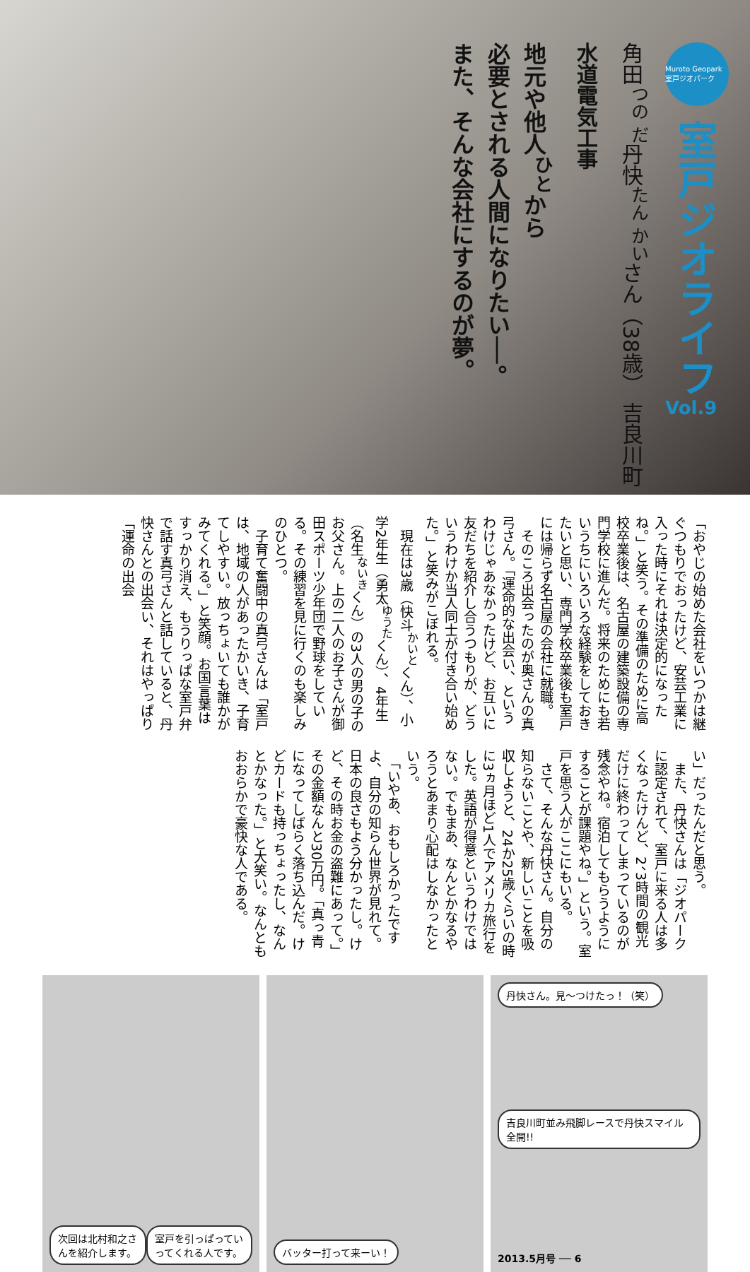Muroto Geopark 室戸ジオパーク
室戸ジオライフ
Vol.9
角田<sup>つの だ</sup>丹快<sup>たん かい</sup>さん（38歳） 吉良川町
水道電気工事
地元や他人<sup>ひと</sup>から
必要とされる人間になりたい──。
また、そんな会社にするのが夢。
「おやじの始めた会社をいつかは継ぐつもりでおったけど、安芸工業に入った時にそれは決定的になったね。」と笑う。その準備のために高校卒業後は、名古屋の建築設備の専門学校に進んだ。将来のためにも若いうちにいろいろな経験をしておきたいと思い、専門学校卒業後も室戸には帰らず名古屋の会社に就職。
　そのころ出会ったのが奥さんの真弓さん。「運命的な出会い、というわけじゃあなかったけど、お互いに友だちを紹介し合うつもりが、どういうわけか当人同士が付き合い始めた。」と笑みがこぼれる。
　現在は3歳（快斗<sup>かいと</sup>くん）、小学2年生（勇太<sup>ゆうた</sup>くん）、4年生（名生<sup>ないき</sup>くん）の3人の男の子のお父さん。上の二人のお子さんが御田スポーツ少年団で野球をしている。その練習を見に行くのも楽しみのひとつ。
　子育て奮闘中の真弓さんは「室戸は、地域の人があったかいき、子育てしやすい。放っちょいても誰かがみてくれる。」と笑顔。お国言葉はすっかり消え、もうりっぱな室戸弁で話す真弓さんと話していると、丹快さんとの出会い、それはやっぱり「運命の出会
い」だったんだと思う。
　また、丹快さんは「ジオパークに認定されて、室戸に来る人は多くなったけんど、2、3時間の観光だけに終わってしまっているのが残念やね。宿泊してもらうようにすることが課題やね。」という。室戸を思う人がここにもいる。
　さて、そんな丹快さん。自分の知らないことや、新しいことを吸収しようと、24か25歳くらいの時に3ヵ月ほど1人でアメリカ旅行をした。英語が得意というわけではない。でもまあ、なんとかなるやろうとあまり心配はしなかったという。
　「いやあ、おもしろかったですよ、自分の知らん世界が見れて。日本の良さもよう分かったし。けど、その時お金の盗難にあって。」その金額なんと30万円。「真っ青になってしばらく落ち込んだ。けどカードも持っちょったし、なんとかなった。」と大笑い。なんともおおらかで豪快な人である。
次回は北村和之さんを紹介します。 室戸を引っぱっていってくれる人です。
バッター打って来ーい！ 丹快さん。見〜つけたっ！（笑）
吉良川町並み飛脚レースで丹快スマイル全開!!
2013.5月号 ── 6